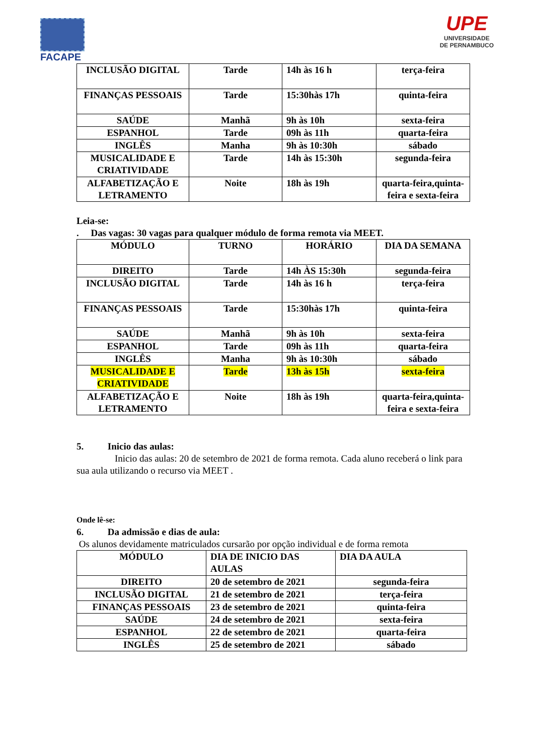FACAPE
UPE
UNIVERSIDADE
DE PERNAMBUCO
| INCLUSÃO DIGITAL | Tarde | 14h às 16 h | terça-feira |
| FINANÇAS PESSOAIS | Tarde | 15:30hàs 17h | quinta-feira |
| SAÚDE | Manhã | 9h às 10h | sexta-feira |
| ESPANHOL | Tarde | 09h às 11h | quarta-feira |
| INGLÊS | Manha | 9h às 10:30h | sábado |
| MUSICALIDADE E CRIATIVIDADE | Tarde | 14h às 15:30h | segunda-feira |
| ALFABETIZAÇÃO E LETRAMENTO | Noite | 18h às 19h | quarta-feira,quinta-feira e sexta-feira |
Leia-se:
. Das vagas: 30 vagas para qualquer módulo de forma remota via MEET.
| MÓDULO | TURNO | HORÁRIO | DIA DA SEMANA |
| DIREITO | Tarde | 14h ÀS 15:30h | segunda-feira |
| INCLUSÃO DIGITAL | Tarde | 14h às 16 h | terça-feira |
| FINANÇAS PESSOAIS | Tarde | 15:30hàs 17h | quinta-feira |
| SAÚDE | Manhã | 9h às 10h | sexta-feira |
| ESPANHOL | Tarde | 09h às 11h | quarta-feira |
| INGLÊS | Manha | 9h às 10:30h | sábado |
| MUSICALIDADE E CRIATIVIDADE | Tarde | 13h às 15h | sexta-feira |
| ALFABETIZAÇÃO E LETRAMENTO | Noite | 18h às 19h | quarta-feira,quinta-feira e sexta-feira |
5. Inicio das aulas:
Inicio das aulas: 20 de setembro de 2021 de forma remota. Cada aluno receberá o link para sua aula utilizando o recurso via MEET .
Onde lê-se:
6. Da admissão e dias de aula:
Os alunos devidamente matriculados cursarão por opção individual e de forma remota
| MÓDULO | DIA DE INICIO DAS AULAS | DIA DA AULA |
| DIREITO | 20 de setembro de 2021 | segunda-feira |
| INCLUSÃO DIGITAL | 21 de setembro de 2021 | terça-feira |
| FINANÇAS PESSOAIS | 23 de setembro de 2021 | quinta-feira |
| SAÚDE | 24 de setembro de 2021 | sexta-feira |
| ESPANHOL | 22 de setembro de 2021 | quarta-feira |
| INGLÊS | 25 de setembro de 2021 | sábado |